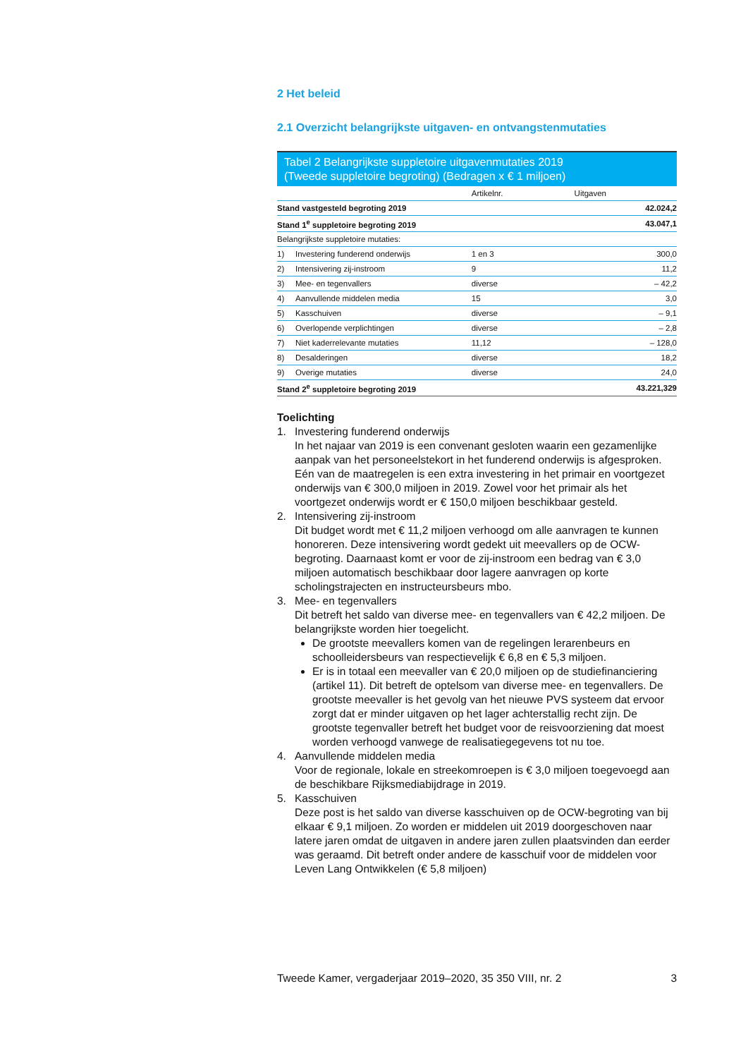2 Het beleid
2.1 Overzicht belangrijkste uitgaven- en ontvangstenmutaties
Tabel 2 Belangrijkste suppletoire uitgavenmutaties 2019
(Tweede suppletoire begroting) (Bedragen x € 1 miljoen)
| | | Artikelnr. | Uitgaven |
| --- | --- | --- | --- |
| Stand vastgesteld begroting 2019 | | | 42.024,2 |
| Stand 1<sup>e</sup> suppletoire begroting 2019 | | | 43.047,1 |
| Belangrijkste suppletoire mutaties: | | | |
| 1) | Investering funderend onderwijs | 1 en 3 | 300,0 |
| 2) | Intensivering zij-instroom | 9 | 11,2 |
| 3) | Mee- en tegenvallers | diverse | – 42,2 |
| 4) | Aanvullende middelen media | 15 | 3,0 |
| 5) | Kasschuiven | diverse | – 9,1 |
| 6) | Overlopende verplichtingen | diverse | – 2,8 |
| 7) | Niet kaderrelevante mutaties | 11,12 | – 128,0 |
| 8) | Desalderingen | diverse | 18,2 |
| 9) | Overige mutaties | diverse | 24,0 |
| Stand 2<sup>e</sup> suppletoire begroting 2019 | | | 43.221,329 |
Toelichting
1. Investering funderend onderwijs
In het najaar van 2019 is een convenant gesloten waarin een gezamenlijke aanpak van het personeelstekort in het funderend onderwijs is afgesproken. Eén van de maatregelen is een extra investering in het primair en voortgezet onderwijs van € 300,0 miljoen in 2019. Zowel voor het primair als het voortgezet onderwijs wordt er € 150,0 miljoen beschikbaar gesteld.
2. Intensivering zij-instroom
Dit budget wordt met € 11,2 miljoen verhoogd om alle aanvragen te kunnen honoreren. Deze intensivering wordt gedekt uit meevallers op de OCW-begroting. Daarnaast komt er voor de zij-instroom een bedrag van € 3,0 miljoen automatisch beschikbaar door lagere aanvragen op korte scholingstrajecten en instructeursbeurs mbo.
3. Mee- en tegenvallers
Dit betreft het saldo van diverse mee- en tegenvallers van € 42,2 miljoen. De belangrijkste worden hier toegelicht.
De grootste meevallers komen van de regelingen lerarenbeurs en schoolleidersbeurs van respectievelijk € 6,8 en € 5,3 miljoen.
Er is in totaal een meevaller van € 20,0 miljoen op de studiefinanciering (artikel 11). Dit betreft de optelsom van diverse mee- en tegenvallers. De grootste meevaller is het gevolg van het nieuwe PVS systeem dat ervoor zorgt dat er minder uitgaven op het lager achterstallig recht zijn. De grootste tegenvaller betreft het budget voor de reisvoorziening dat moest worden verhoogd vanwege de realisatiegegevens tot nu toe.
4. Aanvullende middelen media
Voor de regionale, lokale en streekomroepen is € 3,0 miljoen toegevoegd aan de beschikbare Rijksmediabijdrage in 2019.
5. Kasschuiven
Deze post is het saldo van diverse kasschuiven op de OCW-begroting van bij elkaar € 9,1 miljoen. Zo worden er middelen uit 2019 doorgeschoven naar latere jaren omdat de uitgaven in andere jaren zullen plaatsvinden dan eerder was geraamd. Dit betreft onder andere de kasschuif voor de middelen voor Leven Lang Ontwikkelen (€ 5,8 miljoen)
Tweede Kamer, vergaderjaar 2019–2020, 35 350 VIII, nr. 2 3